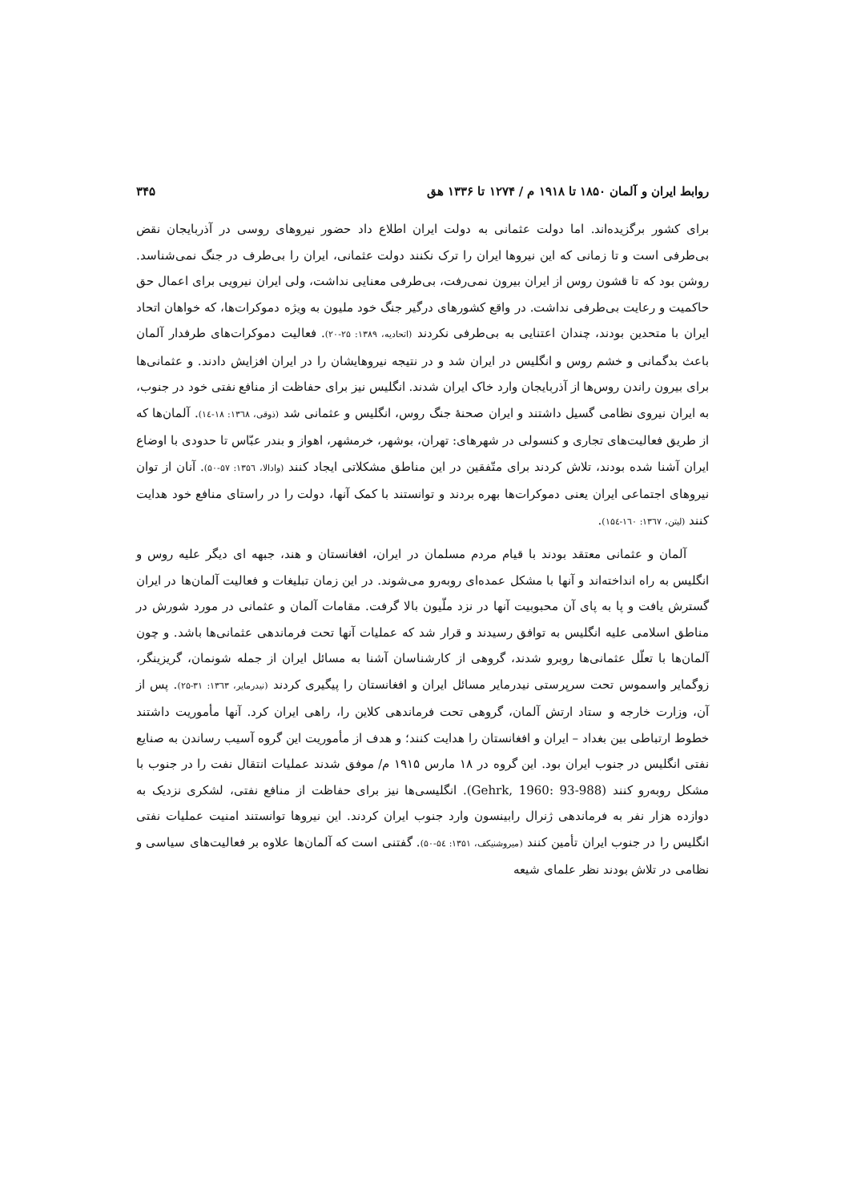روابط ایران و آلمان ۱۸۵۰ تا ۱۹۱۸ م / ۱۲۷۴ تا ۱۳۳۶ هق ۳۴۵
برای کشور برگزیده‌اند. اما دولت عثمانی به دولت ایران اطلاع داد حضور نیروهای روسی در آذربایجان نقض بی‌طرفی است و تا زمانی که این نیروها ایران را ترک نکنند دولت عثمانی، ایران را بی‌طرف در جنگ نمی‌شناسد. روشن بود که تا قشون روس از ایران بیرون نمی‌رفت، بی‌طرفی معنایی نداشت، ولی ایران نیرویی برای اعمال حق حاکمیت و رعایت بی‌طرفی نداشت. در واقع کشورهای درگیر جنگ خود ملیون به ویژه دموکرات‌ها، که خواهان اتحاد ایران با متحدین بودند، چندان اعتنایی به بی‌طرفی نکردند (اتحادیه، ۱۳۸۹: ۲۵-۲۰). فعالیت دموکرات‌های طرفدار آلمان باعث بدگمانی و خشم روس و انگلیس در ایران شد و در نتیجه نیروهایشان را در ایران افزایش دادند. و عثمانی‌ها برای بیرون راندن روس‌ها از آذربایجان وارد خاک ایران شدند. انگلیس نیز برای حفاظت از منافع نفتی خود در جنوب، به ایران نیروی نظامی گسیل داشتند و ایران صحنهٔ جنگ روس، انگلیس و عثمانی شد (ذوقی، ۱۳٦۸: ۱۸-۱٤). آلمان‌ها که از طریق فعالیت‌های تجاری و کنسولی در شهرهای: تهران، بوشهر، خرمشهر، اهواز و بندر عبّاس تا حدودی با اوضاع ایران آشنا شده بودند، تلاش کردند برای متّفقین در این مناطق مشکلاتی ایجاد کنند (وادالا، ۱۳۵٦: ۵۷-۵۰). آنان از توان نیروهای اجتماعی ایران یعنی دموکرات‌ها بهره بردند و توانستند با کمک آنها، دولت را در راستای منافع خود هدایت کنند (لیتن، ۱۳٦۷: ۱٦۰-۱۵٤).
آلمان و عثمانی معتقد بودند با قیام مردم مسلمان در ایران، افغانستان و هند، جبهه ای دیگر علیه روس و انگلیس به راه انداخته‌اند و آنها با مشکل عمده‌ای روبه‌رو می‌شوند. در این زمان تبلیغات و فعالیت آلمان‌ها در ایران گسترش یافت و پا به پای آن محبوبیت آنها در نزد ملّیون بالا گرفت. مقامات آلمان و عثمانی در مورد شورش در مناطق اسلامی علیه انگلیس به توافق رسیدند و قرار شد که عملیات آنها تحت فرماندهی عثمانی‌ها باشد. و چون آلمان‌ها با تعلّل عثمانی‌ها روبرو شدند، گروهی از کارشناسان آشنا به مسائل ایران از جمله شونمان، گریزینگر، زوگمایر واسموس تحت سرپرستی نیدرمایر مسائل ایران و افغانستان را پیگیری کردند (نیدرمایر، ۱۳٦۳: ۳۱-۲۵). پس از آن، وزارت خارجه و ستاد ارتش آلمان، گروهی تحت فرماندهی کلاین را، راهی ایران کرد. آنها مأموریت داشتند خطوط ارتباطی بین بغداد – ایران و افغانستان را هدایت کنند؛ و هدف از مأموریت این گروه آسیب رساندن به صنایع نفتی انگلیس در جنوب ایران بود. این گروه در ۱۸ مارس ۱۹۱۵ م/ موفق شدند عملیات انتقال نفت را در جنوب با مشکل روبه‌رو کنند (Gehrk, 1960: 93-988). انگلیسی‌ها نیز برای حفاظت از منافع نفتی، لشکری نزدیک به دوازده هزار نفر به فرماندهی ژنرال رابینسون وارد جنوب ایران کردند. این نیروها توانستند امنیت عملیات نفتی انگلیس را در جنوب ایران تأمین کنند (میروشنیکف، ۱۳۵۱: ۵٤-۵۰). گفتنی است که آلمان‌ها علاوه بر فعالیت‌های سیاسی و نظامی در تلاش بودند نظر علمای شیعه